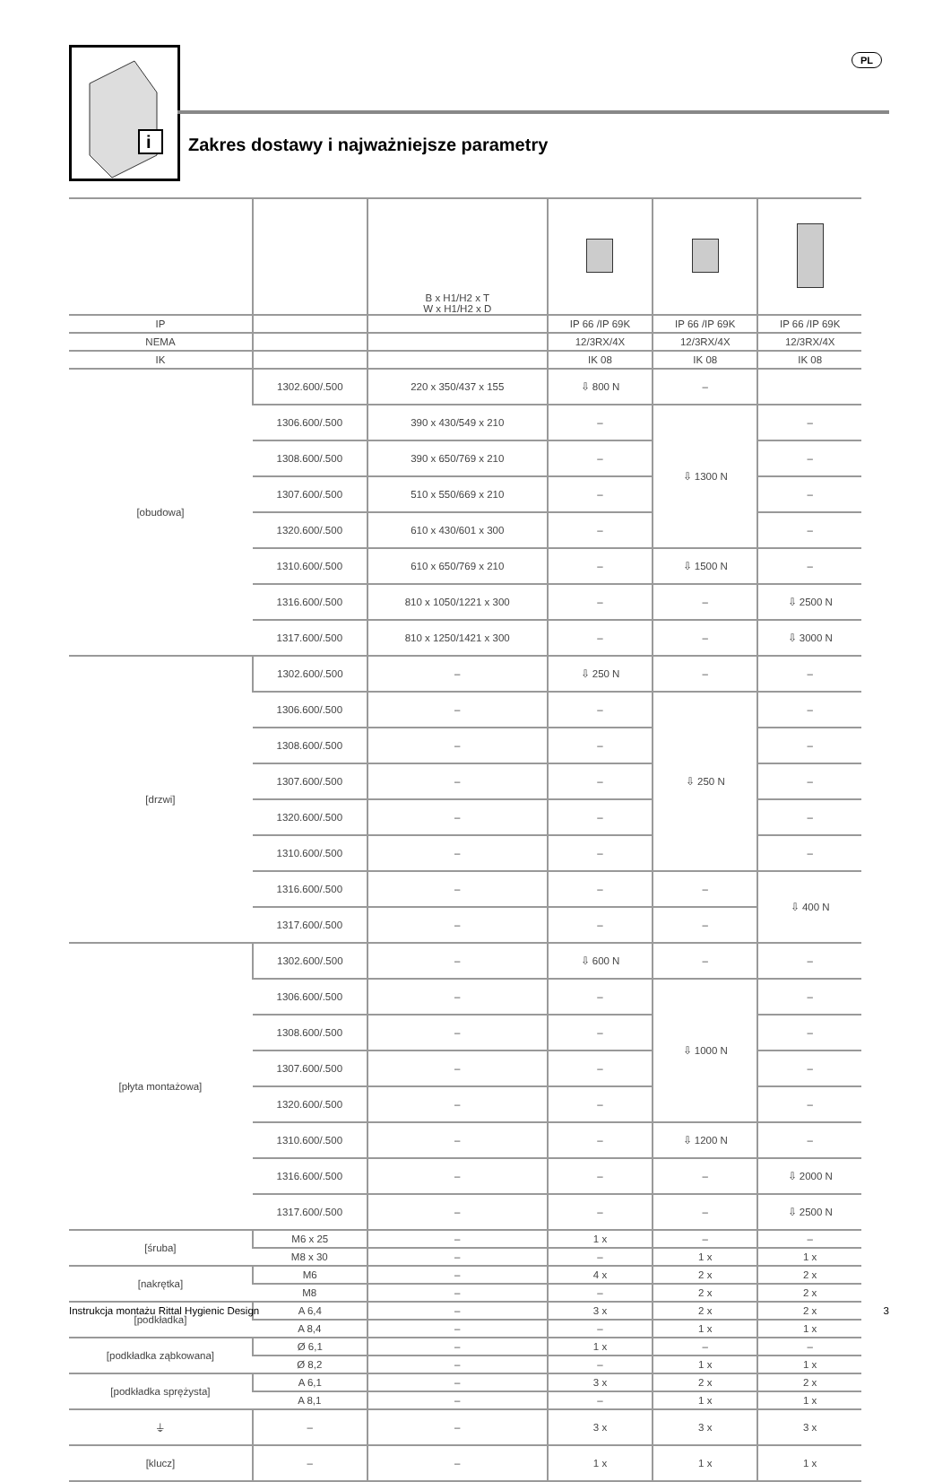i
PL
Zakres dostawy i najważniejsze parametry
| | | B x H1/H2 x T W x H1/H2 x D | | | |
| --- | --- | --- | --- | --- | --- |
| IP | | | IP 66 /IP 69K | IP 66 /IP 69K | IP 66 /IP 69K |
| NEMA | | | 12/3RX/4X | 12/3RX/4X | 12/3RX/4X |
| IK | | | IK 08 | IK 08 | IK 08 |
| [obudowa] | 1302.600/.500 | 220 x 350/437 x 155 | ⇩ 800 N | – | |
| | 1306.600/.500 | 390 x 430/549 x 210 | – | ⇩ 1300 N | – |
| | 1308.600/.500 | 390 x 650/769 x 210 | – | | – |
| | 1307.600/.500 | 510 x 550/669 x 210 | – | | – |
| | 1320.600/.500 | 610 x 430/601 x 300 | – | | – |
| | 1310.600/.500 | 610 x 650/769 x 210 | – | ⇩ 1500 N | – |
| | 1316.600/.500 | 810 x 1050/1221 x 300 | – | – | ⇩ 2500 N |
| | 1317.600/.500 | 810 x 1250/1421 x 300 | – | – | ⇩ 3000 N |
| [drzwi] | 1302.600/.500 | – | ⇩ 250 N | – | – |
| | 1306.600/.500 | – | – | ⇩ 250 N | – |
| | 1308.600/.500 | – | – | | – |
| | 1307.600/.500 | – | – | | – |
| | 1320.600/.500 | – | – | | – |
| | 1310.600/.500 | – | – | | – |
| | 1316.600/.500 | – | – | – | ⇩ 400 N |
| | 1317.600/.500 | – | – | – | |
| [płyta montażowa] | 1302.600/.500 | – | ⇩ 600 N | – | – |
| | 1306.600/.500 | – | – | ⇩ 1000 N | – |
| | 1308.600/.500 | – | – | | – |
| | 1307.600/.500 | – | – | | – |
| | 1320.600/.500 | – | – | | – |
| | 1310.600/.500 | – | – | ⇩ 1200 N | – |
| | 1316.600/.500 | – | – | – | ⇩ 2000 N |
| | 1317.600/.500 | – | – | – | ⇩ 2500 N |
| [śruba] | M6 x 25 | – | 1 x | – | – |
| | M8 x 30 | – | – | 1 x | 1 x |
| [nakrętka] | M6 | – | 4 x | 2 x | 2 x |
| | M8 | – | – | 2 x | 2 x |
| [podkładka] | A 6,4 | – | 3 x | 2 x | 2 x |
| | A 8,4 | – | – | 1 x | 1 x |
| [podkładka ząbkowana] | Ø 6,1 | – | 1 x | – | – |
| | Ø 8,2 | – | – | 1 x | 1 x |
| [podkładka sprężysta] | A 6,1 | – | 3 x | 2 x | 2 x |
| | A 8,1 | – | – | 1 x | 1 x |
| ⏚ | – | – | 3 x | 3 x | 3 x |
| [klucz] | – | – | 1 x | 1 x | 1 x |
Instrukcja montażu Rittal Hygienic Design 3